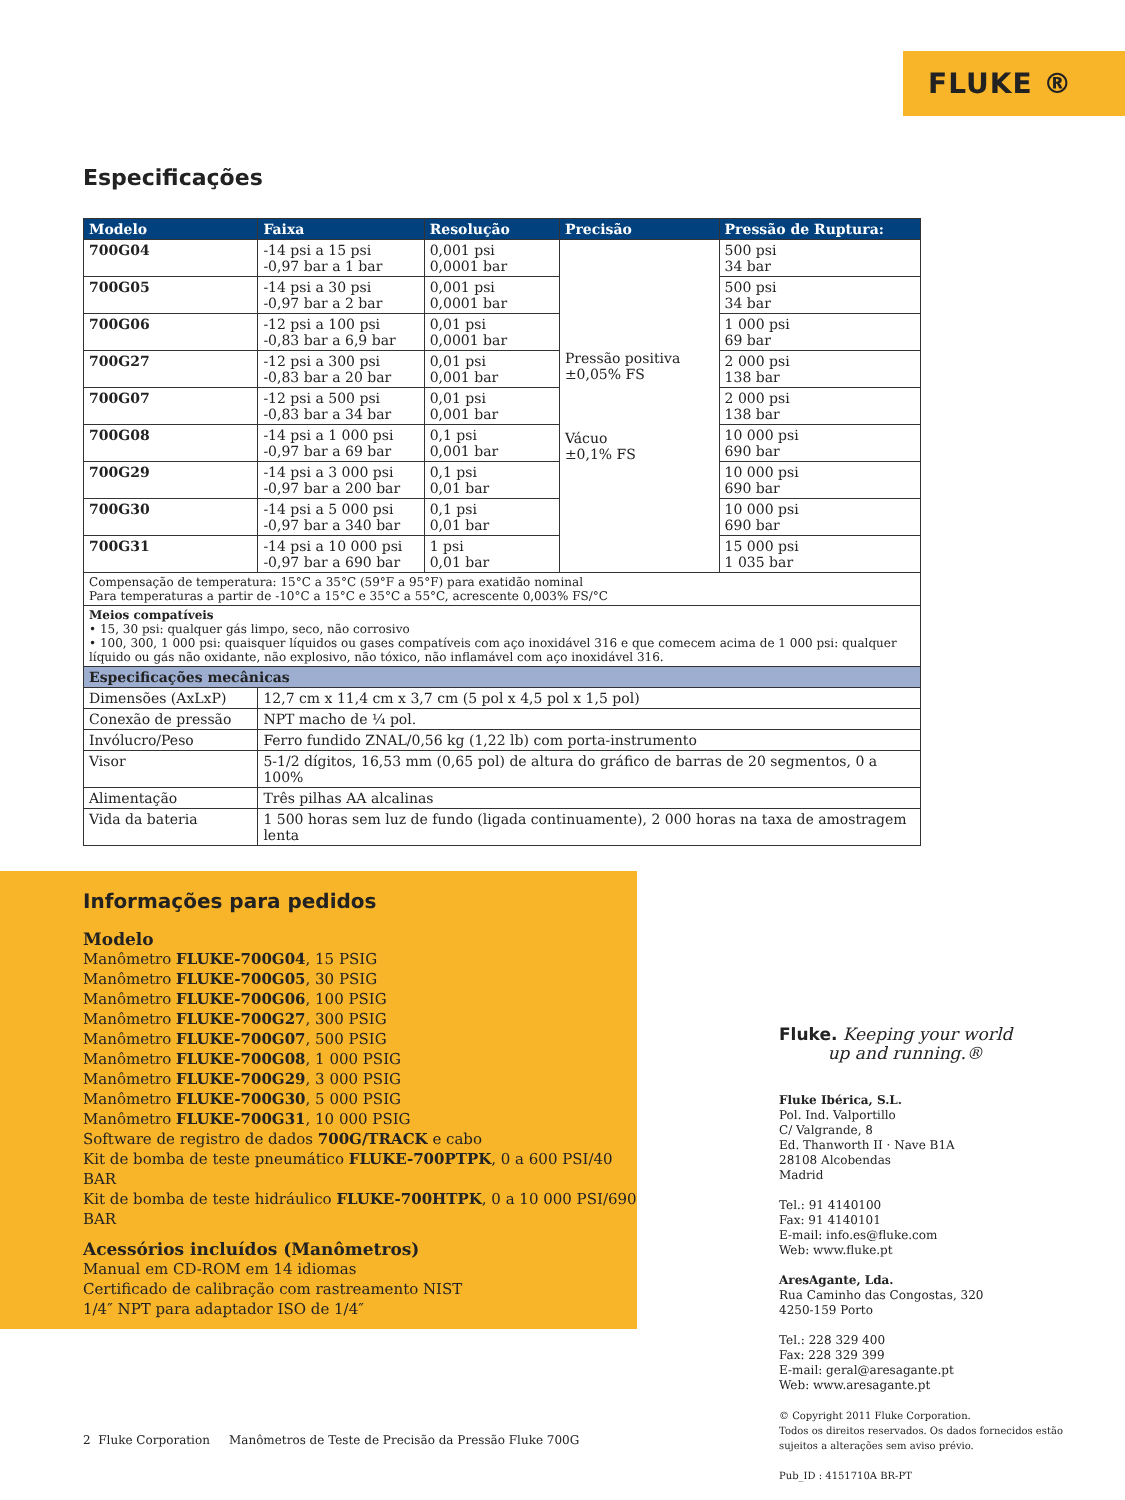FLUKE ®
Especificações
| Modelo | Faixa | Resolução | Precisão | Pressão de Ruptura: |
| --- | --- | --- | --- | --- |
| 700G04 | -14 psi a 15 psi -0,97 bar a 1 bar | 0,001 psi 0,0001 bar | Pressão positiva ±0,05% FS Vácuo ±0,1% FS | 500 psi 34 bar |
| 700G05 | -14 psi a 30 psi -0,97 bar a 2 bar | 0,001 psi 0,0001 bar | | 500 psi 34 bar |
| 700G06 | -12 psi a 100 psi -0,83 bar a 6,9 bar | 0,01 psi 0,0001 bar | | 1 000 psi 69 bar |
| 700G27 | -12 psi a 300 psi -0,83 bar a 20 bar | 0,01 psi 0,001 bar | | 2 000 psi 138 bar |
| 700G07 | -12 psi a 500 psi -0,83 bar a 34 bar | 0,01 psi 0,001 bar | | 2 000 psi 138 bar |
| 700G08 | -14 psi a 1 000 psi -0,97 bar a 69 bar | 0,1 psi 0,001 bar | | 10 000 psi 690 bar |
| 700G29 | -14 psi a 3 000 psi -0,97 bar a 200 bar | 0,1 psi 0,01 bar | | 10 000 psi 690 bar |
| 700G30 | -14 psi a 5 000 psi -0,97 bar a 340 bar | 0,1 psi 0,01 bar | | 10 000 psi 690 bar |
| 700G31 | -14 psi a 10 000 psi -0,97 bar a 690 bar | 1 psi 0,01 bar | | 15 000 psi 1 035 bar |
| Compensação de temperatura: 15°C a 35°C (59°F a 95°F) para exatidão nominal Para temperaturas a partir de -10°C a 15°C e 35°C a 55°C, acrescente 0,003% FS/°C | | | | |
| Meios compatíveis • 15, 30 psi: qualquer gás limpo, seco, não corrosivo • 100, 300, 1 000 psi: quaisquer líquidos ou gases compatíveis com aço inoxidável 316 e que comecem acima de 1 000 psi: qualquer líquido ou gás não oxidante, não explosivo, não tóxico, não inflamável com aço inoxidável 316. | | | | |
| Especificações mecânicas | | | | |
| Dimensões (AxLxP) | 12,7 cm x 11,4 cm x 3,7 cm (5 pol x 4,5 pol x 1,5 pol) | | | |
| Conexão de pressão | NPT macho de ¼ pol. | | | |
| Invólucro/Peso | Ferro fundido ZNAL/0,56 kg (1,22 lb) com porta-instrumento | | | |
| Visor | 5-1/2 dígitos, 16,53 mm (0,65 pol) de altura do gráfico de barras de 20 segmentos, 0 a 100% | | | |
| Alimentação | Três pilhas AA alcalinas | | | |
| Vida da bateria | 1 500 horas sem luz de fundo (ligada continuamente), 2 000 horas na taxa de amostragem lenta | | | |
Informações para pedidos
Modelo
Manômetro FLUKE-700G04, 15 PSIG
Manômetro FLUKE-700G05, 30 PSIG
Manômetro FLUKE-700G06, 100 PSIG
Manômetro FLUKE-700G27, 300 PSIG
Manômetro FLUKE-700G07, 500 PSIG
Manômetro FLUKE-700G08, 1 000 PSIG
Manômetro FLUKE-700G29, 3 000 PSIG
Manômetro FLUKE-700G30, 5 000 PSIG
Manômetro FLUKE-700G31, 10 000 PSIG
Software de registro de dados 700G/TRACK e cabo
Kit de bomba de teste pneumático FLUKE-700PTPK, 0 a 600 PSI/40 BAR
Kit de bomba de teste hidráulico FLUKE-700HTPK, 0 a 10 000 PSI/690 BAR
Acessórios incluídos (Manômetros)
Manual em CD-ROM em 14 idiomas
Certificado de calibração com rastreamento NIST
1/4″ NPT para adaptador ISO de 1/4″
Fluke. Keeping your world
up and running.®
Fluke Ibérica, S.L.
Pol. Ind. Valportillo
C/ Valgrande, 8
Ed. Thanworth II · Nave B1A
28108 Alcobendas
Madrid
Tel.: 91 4140100
Fax: 91 4140101
E-mail: info.es@fluke.com
Web: www.fluke.pt
AresAgante, Lda.
Rua Caminho das Congostas, 320
4250-159 Porto
Tel.: 228 329 400
Fax: 228 329 399
E-mail: geral@aresagante.pt
Web: www.aresagante.pt
© Copyright 2011 Fluke Corporation.
Todos os direitos reservados. Os dados fornecidos estão
sujeitos a alterações sem aviso prévio.
Pub_ID : 4151710A BR-PT
2 Fluke Corporation Manômetros de Teste de Precisão da Pressão Fluke 700G